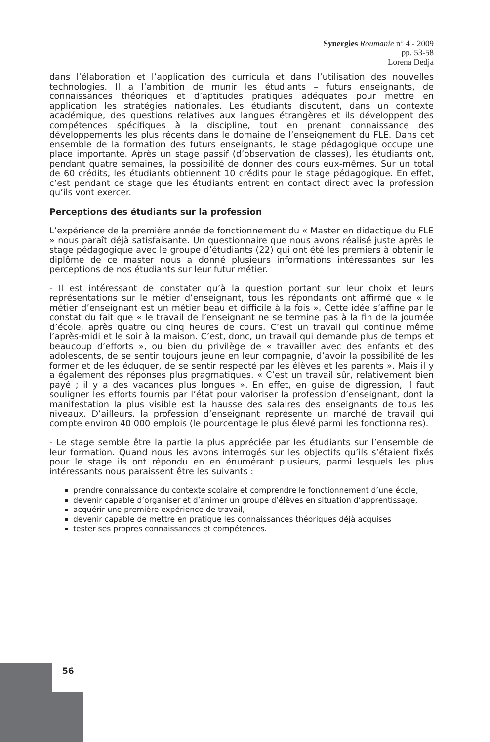Synergies Roumanie n° 4 - 2009 pp. 53-58
Lorena Dedja
dans l’élaboration et l’application des curricula et dans l’utilisation des nouvelles technologies. Il a l’ambition de munir les étudiants – futurs enseignants, de connaissances théoriques et d’aptitudes pratiques adéquates pour mettre en application les stratégies nationales. Les étudiants discutent, dans un contexte académique, des questions relatives aux langues étrangères et ils développent des compétences spécifiques à la discipline, tout en prenant connaissance des développements les plus récents dans le domaine de l’enseignement du FLE. Dans cet ensemble de la formation des futurs enseignants, le stage pédagogique occupe une place importante. Après un stage passif (d’observation de classes), les étudiants ont, pendant quatre semaines, la possibilité de donner des cours eux-mêmes. Sur un total de 60 crédits, les étudiants obtiennent 10 crédits pour le stage pédagogique. En effet, c’est pendant ce stage que les étudiants entrent en contact direct avec la profession qu’ils vont exercer.
Perceptions des étudiants sur la profession
L’expérience de la première année de fonctionnement du « Master en didactique du FLE » nous paraît déjà satisfaisante. Un questionnaire que nous avons réalisé juste après le stage pédagogique avec le groupe d’étudiants (22) qui ont été les premiers à obtenir le diplôme de ce master nous a donné plusieurs informations intéressantes sur les perceptions de nos étudiants sur leur futur métier.
- Il est intéressant de constater qu’à la question portant sur leur choix et leurs représentations sur le métier d’enseignant, tous les répondants ont affirmé que « le métier d’enseignant est un métier beau et difficile à la fois ». Cette idée s’affine par le constat du fait que « le travail de l’enseignant ne se termine pas à la fin de la journée d’école, après quatre ou cinq heures de cours. C’est un travail qui continue même l’après-midi et le soir à la maison. C’est, donc, un travail qui demande plus de temps et beaucoup d’efforts », ou bien du privilège de « travailler avec des enfants et des adolescents, de se sentir toujours jeune en leur compagnie, d’avoir la possibilité de les former et de les éduquer, de se sentir respecté par les élèves et les parents ». Mais il y a également des réponses plus pragmatiques. « C’est un travail sûr, relativement bien payé ; il y a des vacances plus longues ». En effet, en guise de digression, il faut souligner les efforts fournis par l’état pour valoriser la profession d’enseignant, dont la manifestation la plus visible est la hausse des salaires des enseignants de tous les niveaux. D’ailleurs, la profession d’enseignant représente un marché de travail qui compte environ 40 000 emplois (le pourcentage le plus élevé parmi les fonctionnaires).
- Le stage semble être la partie la plus appréciée par les étudiants sur l’ensemble de leur formation. Quand nous les avons interrogés sur les objectifs qu’ils s’étaient fixés pour le stage ils ont répondu en en énumérant plusieurs, parmi lesquels les plus intéressants nous paraissent être les suivants :
prendre connaissance du contexte scolaire et comprendre le fonctionnement d’une école,
devenir capable d’organiser et d’animer un groupe d’élèves en situation d’apprentissage,
acquérir une première expérience de travail,
devenir capable de mettre en pratique les connaissances théoriques déjà acquises
tester ses propres connaissances et compétences.
56